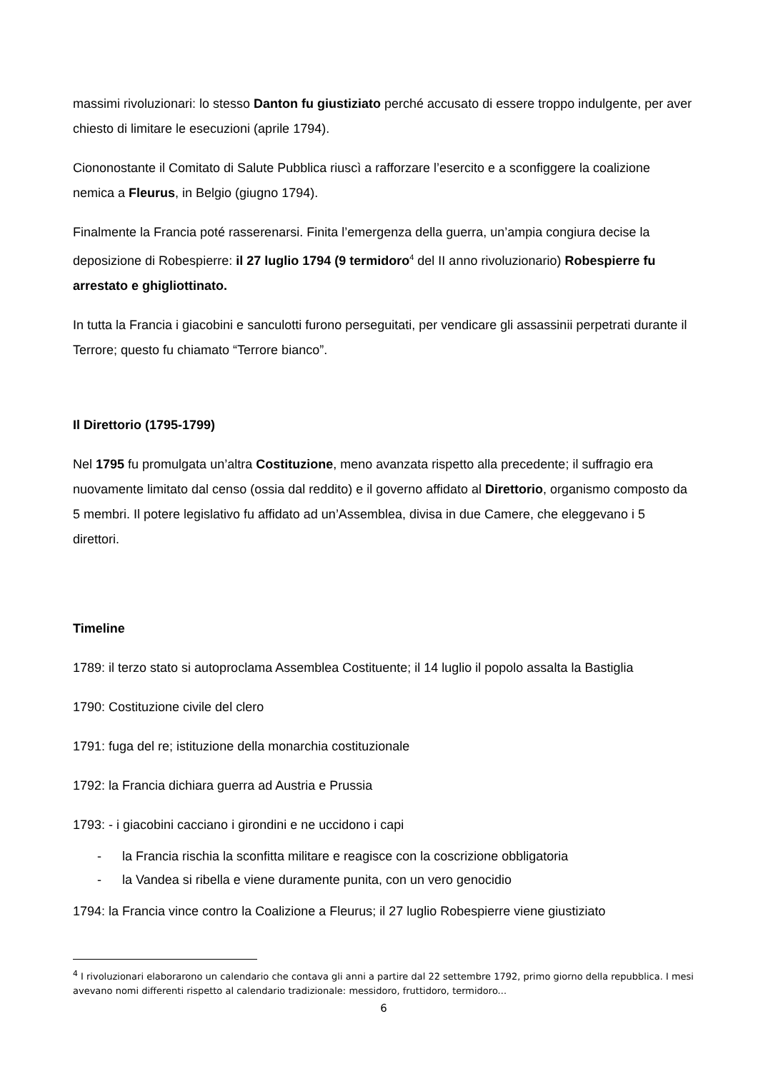massimi rivoluzionari: lo stesso Danton fu giustiziato perché accusato di essere troppo indulgente, per aver chiesto di limitare le esecuzioni (aprile 1794).
Ciononostante il Comitato di Salute Pubblica riuscì a rafforzare l’esercito e a sconfiggere la coalizione nemica a Fleurus, in Belgio (giugno 1794).
Finalmente la Francia poté rasserenarsi. Finita l’emergenza della guerra, un’ampia congiura decise la deposizione di Robespierre: il 27 luglio 1794 (9 termidoro<sup>4</sup> del II anno rivoluzionario) Robespierre fu arrestato e ghigliottinato.
In tutta la Francia i giacobini e sanculotti furono perseguitati, per vendicare gli assassinii perpetrati durante il Terrore; questo fu chiamato “Terrore bianco”.
Il Direttorio (1795-1799)
Nel 1795 fu promulgata un’altra Costituzione, meno avanzata rispetto alla precedente; il suffragio era nuovamente limitato dal censo (ossia dal reddito) e il governo affidato al Direttorio, organismo composto da 5 membri. Il potere legislativo fu affidato ad un’Assemblea, divisa in due Camere, che eleggevano i 5 direttori.
Timeline
1789: il terzo stato si autoproclama Assemblea Costituente; il 14 luglio il popolo assalta la Bastiglia
1790: Costituzione civile del clero
1791: fuga del re; istituzione della monarchia costituzionale
1792: la Francia dichiara guerra ad Austria e Prussia
1793: - i giacobini cacciano i girondini e ne uccidono i capi
- la Francia rischia la sconfitta militare e reagisce con la coscrizione obbligatoria
- la Vandea si ribella e viene duramente punita, con un vero genocidio
1794: la Francia vince contro la Coalizione a Fleurus; il 27 luglio Robespierre viene giustiziato
<sup>4</sup> I rivoluzionari elaborarono un calendario che contava gli anni a partire dal 22 settembre 1792, primo giorno della repubblica. I mesi avevano nomi differenti rispetto al calendario tradizionale: messidoro, fruttidoro, termidoro...
6